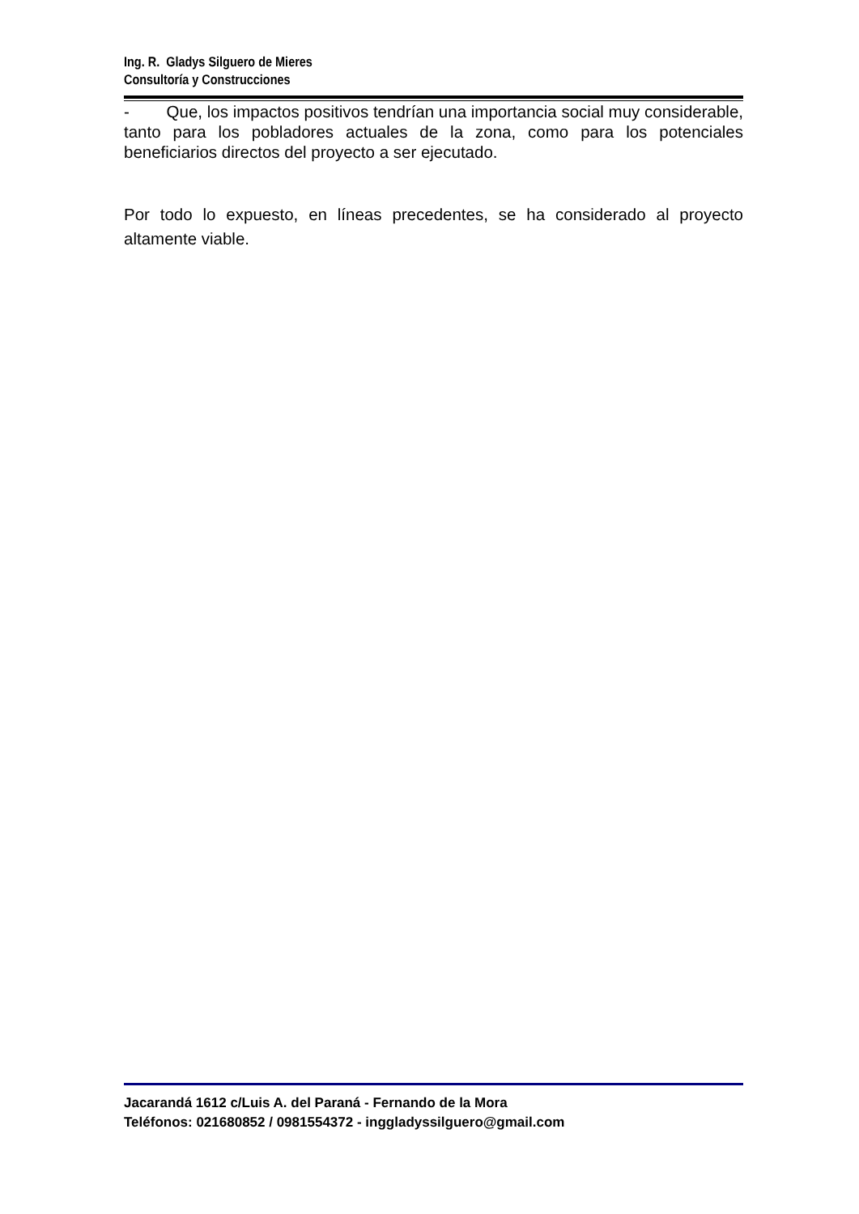Ing. R. Gladys Silguero de Mieres
Consultoría y Construcciones
- Que, los impactos positivos tendrían una importancia social muy considerable, tanto para los pobladores actuales de la zona, como para los potenciales beneficiarios directos del proyecto a ser ejecutado.
Por todo lo expuesto, en líneas precedentes, se ha considerado al proyecto altamente viable.
Jacarandá 1612 c/Luis A. del Paraná - Fernando de la Mora
Teléfonos: 021680852 / 0981554372 - inggladyssilguero@gmail.com